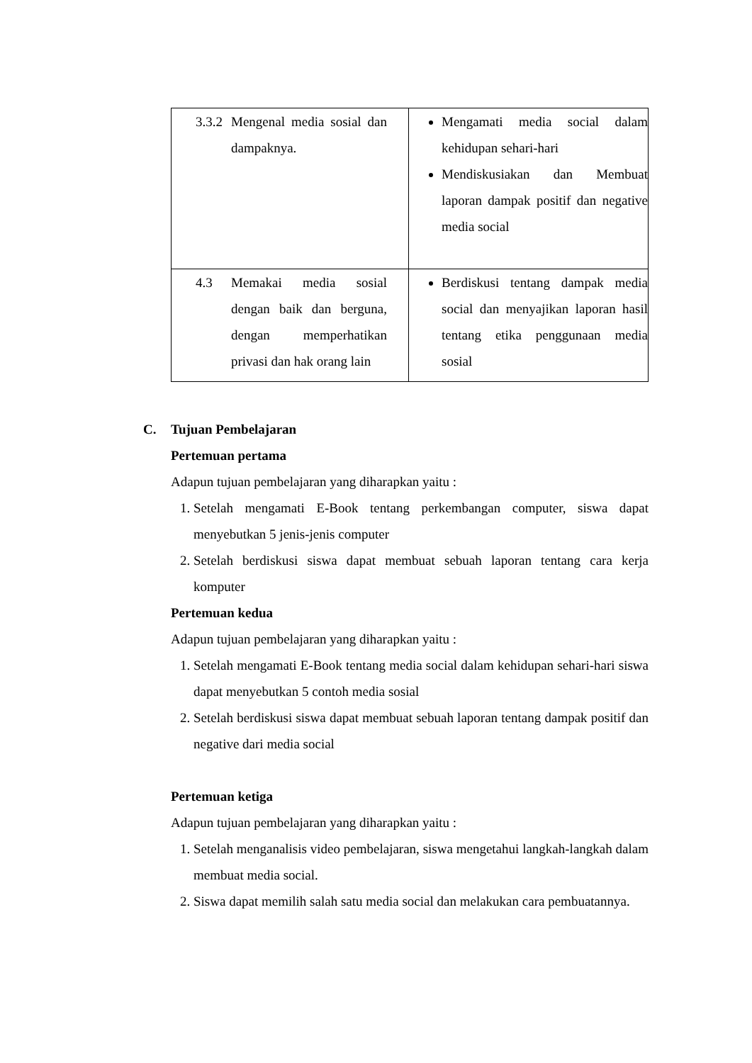| 3.3.2 Mengenal media sosial dan dampaknya. | Mengamati media social dalam kehidupan sehari-hari Mendiskusiakan dan Membuat laporan dampak positif dan negative media social |
| 4.3 Memakai media sosial dengan baik dan berguna, dengan memperhatikan privasi dan hak orang lain | Berdiskusi tentang dampak media social dan menyajikan laporan hasil tentang etika penggunaan media sosial |
C. Tujuan Pembelajaran
Pertemuan pertama
Adapun tujuan pembelajaran yang diharapkan yaitu :
1. Setelah mengamati E-Book tentang perkembangan computer, siswa dapat menyebutkan 5 jenis-jenis computer
2. Setelah berdiskusi siswa dapat membuat sebuah laporan tentang cara kerja komputer
Pertemuan kedua
Adapun tujuan pembelajaran yang diharapkan yaitu :
1. Setelah mengamati E-Book tentang media social dalam kehidupan sehari-hari siswa dapat menyebutkan 5 contoh media sosial
2. Setelah berdiskusi siswa dapat membuat sebuah laporan tentang dampak positif dan negative dari media social
Pertemuan ketiga
Adapun tujuan pembelajaran yang diharapkan yaitu :
1. Setelah menganalisis video pembelajaran, siswa mengetahui langkah-langkah dalam membuat media social.
2. Siswa dapat memilih salah satu media social dan melakukan cara pembuatannya.